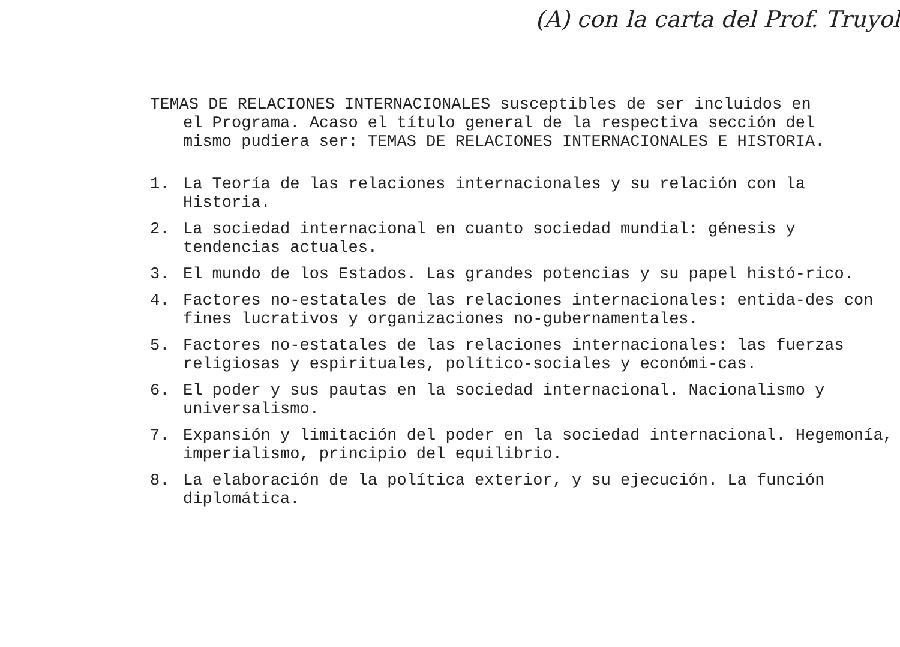(A) con la carta del Prof. Truyol
TEMAS DE RELACIONES INTERNACIONALES susceptibles de ser incluidos en
el Programa. Acaso el título general de la respectiva sección del
mismo pudiera ser: TEMAS DE RELACIONES INTERNACIONALES E HISTORIA.
1. La Teoría de las relaciones internacionales y su relación con la Historia.
2. La sociedad internacional en cuanto sociedad mundial: génesis y tendencias actuales.
3. El mundo de los Estados. Las grandes potencias y su papel histó-rico.
4. Factores no-estatales de las relaciones internacionales: entida-des con fines lucrativos y organizaciones no-gubernamentales.
5. Factores no-estatales de las relaciones internacionales: las fuerzas religiosas y espirituales, político-sociales y económi-cas.
6. El poder y sus pautas en la sociedad internacional. Nacionalismo y universalismo.
7. Expansión y limitación del poder en la sociedad internacional. Hegemonía, imperialismo, principio del equilibrio.
8. La elaboración de la política exterior, y su ejecución. La función diplomática.